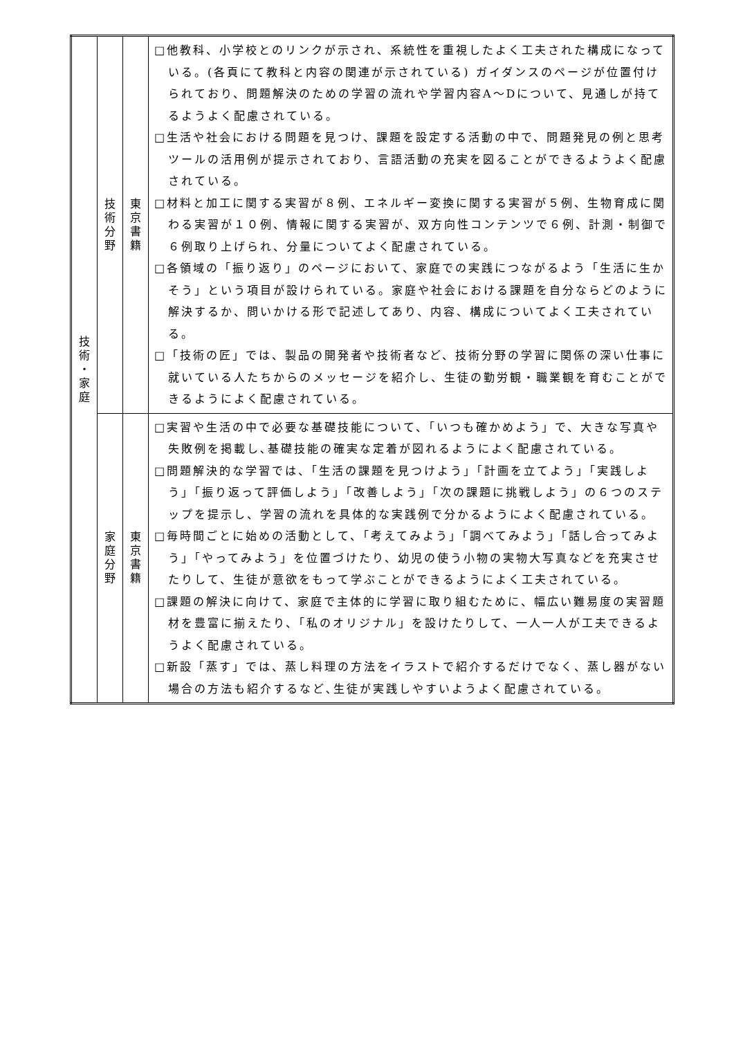| 技 術 ・ 家 庭 | 技 術 分 野 | 東 京 書 籍 | □他教科、小学校とのリンクが示され、系統性を重視したよく工夫された構成になっている。(各頁にて教科と内容の関連が示されている) ガイダンスのページが位置付けられており、問題解決のための学習の流れや学習内容A～Dについて、見通しが持てるようよく配慮されている。 □生活や社会における問題を見つけ、課題を設定する活動の中で、問題発見の例と思考ツールの活用例が提示されており、言語活動の充実を図ることができるようよく配慮されている。 □材料と加工に関する実習が８例、エネルギー変換に関する実習が５例、生物育成に関わる実習が１０例、情報に関する実習が、双方向性コンテンツで６例、計測・制御で６例取り上げられ、分量についてよく配慮されている。 □各領域の「振り返り」のページにおいて、家庭での実践につながるよう「生活に生かそう」という項目が設けられている。家庭や社会における課題を自分ならどのように解決するか、問いかける形で記述してあり、内容、構成についてよく工夫されている。 □「技術の匠」では、製品の開発者や技術者など、技術分野の学習に関係の深い仕事に就いている人たちからのメッセージを紹介し、生徒の勤労観・職業観を育むことができるようによく配慮されている。 |
| | 家 庭 分 野 | 東 京 書 籍 | □実習や生活の中で必要な基礎技能について、「いつも確かめよう」で、大きな写真や失敗例を掲載し､基礎技能の確実な定着が図れるようによく配慮されている。 □問題解決的な学習では、「生活の課題を見つけよう」「計画を立てよう」「実践しよう」「振り返って評価しよう」「改善しよう」「次の課題に挑戦しよう」の６つのステップを提示し、学習の流れを具体的な実践例で分かるようによく配慮されている。 □毎時間ごとに始めの活動として、「考えてみよう」「調べてみよう」「話し合ってみよう」「やってみよう」を位置づけたり、幼児の使う小物の実物大写真などを充実させたりして、生徒が意欲をもって学ぶことができるようによく工夫されている。 □課題の解決に向けて、家庭で主体的に学習に取り組むために、幅広い難易度の実習題材を豊富に揃えたり、「私のオリジナル」を設けたりして、一人一人が工夫できるようよく配慮されている。 □新設「蒸す」では、蒸し料理の方法をイラストで紹介するだけでなく、蒸し器がない場合の方法も紹介するなど､生徒が実践しやすいようよく配慮されている。 |